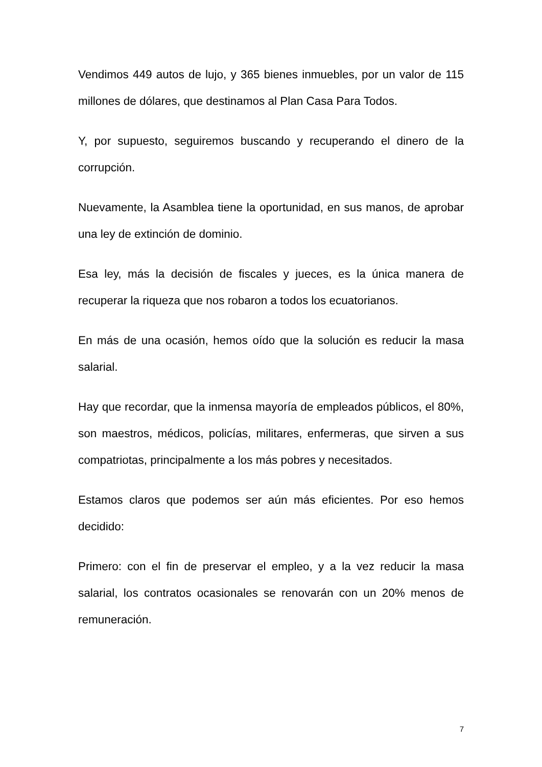Vendimos 449 autos de lujo, y 365 bienes inmuebles, por un valor de 115 millones de dólares, que destinamos al Plan Casa Para Todos.
Y, por supuesto, seguiremos buscando y recuperando el dinero de la corrupción.
Nuevamente, la Asamblea tiene la oportunidad, en sus manos, de aprobar una ley de extinción de dominio.
Esa ley, más la decisión de fiscales y jueces, es la única manera de recuperar la riqueza que nos robaron a todos los ecuatorianos.
En más de una ocasión, hemos oído que la solución es reducir la masa salarial.
Hay que recordar, que la inmensa mayoría de empleados públicos, el 80%, son maestros, médicos, policías, militares, enfermeras, que sirven a sus compatriotas, principalmente a los más pobres y necesitados.
Estamos claros que podemos ser aún más eficientes. Por eso hemos decidido:
Primero: con el fin de preservar el empleo, y a la vez reducir la masa salarial, los contratos ocasionales se renovarán con un 20% menos de remuneración.
7